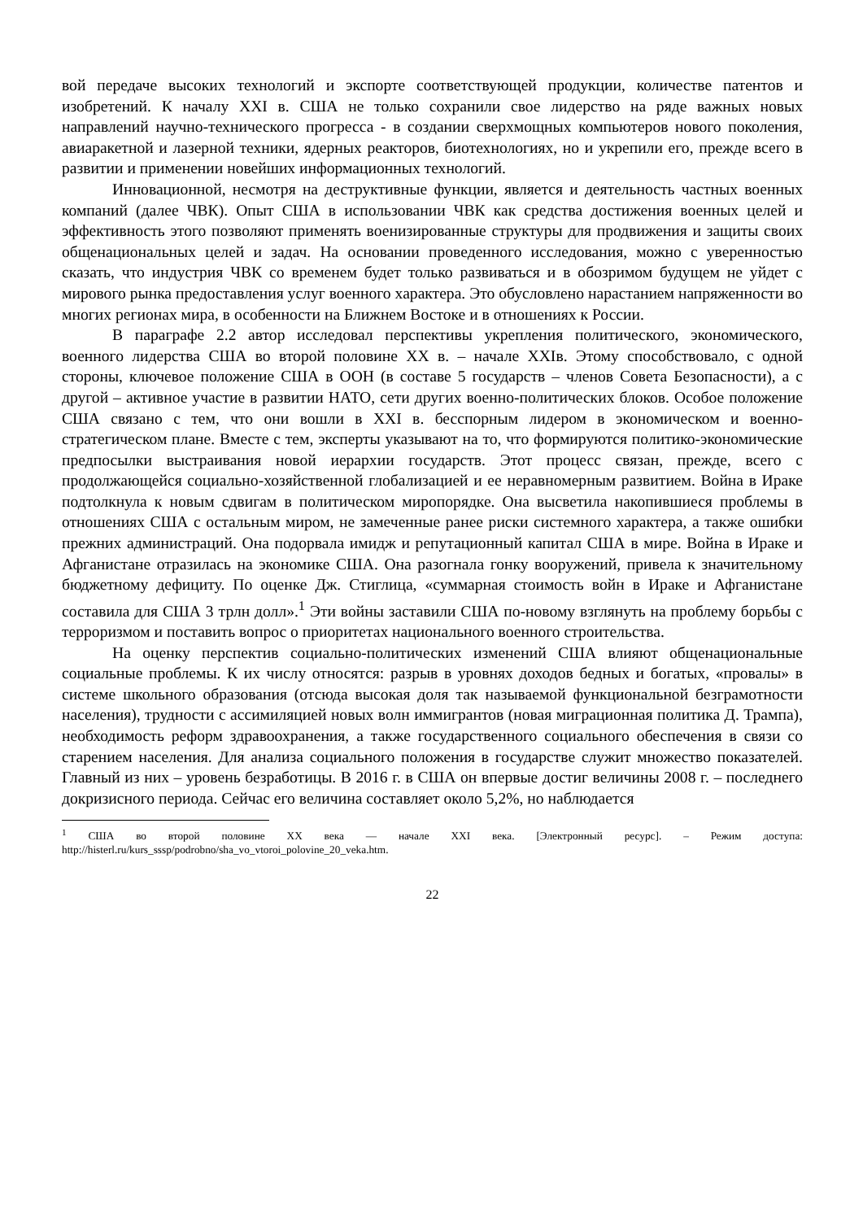вой передаче высоких технологий и экспорте соответствующей продукции, количестве патентов и изобретений. К началу XXI в. США не только сохранили свое лидерство на ряде важных новых направлений научно-технического прогресса - в создании сверхмощных компьютеров нового поколения, авиаракетной и лазерной техники, ядерных реакторов, биотехнологиях, но и укрепили его, прежде всего в развитии и применении новейших информационных технологий.
Инновационной, несмотря на деструктивные функции, является и деятельность частных военных компаний (далее ЧВК). Опыт США в использовании ЧВК как средства достижения военных целей и эффективность этого позволяют применять военизированные структуры для продвижения и защиты своих общенациональных целей и задач. На основании проведенного исследования, можно с уверенностью сказать, что индустрия ЧВК со временем будет только развиваться и в обозримом будущем не уйдет с мирового рынка предоставления услуг военного характера. Это обусловлено нарастанием напряженности во многих регионах мира, в особенности на Ближнем Востоке и в отношениях к России.
В параграфе 2.2 автор исследовал перспективы укрепления политического, экономического, военного лидерства США во второй половине XX в. – начале XXIв. Этому способствовало, с одной стороны, ключевое положение США в ООН (в составе 5 государств – членов Совета Безопасности), а с другой – активное участие в развитии НАТО, сети других военно-политических блоков. Особое положение США связано с тем, что они вошли в XXI в. бесспорным лидером в экономическом и военно-стратегическом плане. Вместе с тем, эксперты указывают на то, что формируются политико-экономические предпосылки выстраивания новой иерархии государств. Этот процесс связан, прежде, всего с продолжающейся социально-хозяйственной глобализацией и ее неравномерным развитием. Война в Ираке подтолкнула к новым сдвигам в политическом миропорядке. Она высветила накопившиеся проблемы в отношениях США с остальным миром, не замеченные ранее риски системного характера, а также ошибки прежних администраций. Она подорвала имидж и репутационный капитал США в мире. Война в Ираке и Афганистане отразилась на экономике США. Она разогнала гонку вооружений, привела к значительному бюджетному дефициту. По оценке Дж. Стиглица, «суммарная стоимость войн в Ираке и Афганистане составила для США 3 трлн долл».<sup>1</sup> Эти войны заставили США по-новому взглянуть на проблему борьбы с терроризмом и поставить вопрос о приоритетах национального военного строительства.
На оценку перспектив социально-политических изменений США влияют общенациональные социальные проблемы. К их числу относятся: разрыв в уровнях доходов бедных и богатых, «провалы» в системе школьного образования (отсюда высокая доля так называемой функциональной безграмотности населения), трудности с ассимиляцией новых волн иммигрантов (новая миграционная политика Д. Трампа), необходимость реформ здравоохранения, а также государственного социального обеспечения в связи со старением населения. Для анализа социального положения в государстве служит множество показателей. Главный из них – уровень безработицы. В 2016 г. в США он впервые достиг величины 2008 г. – последнего докризисного периода. Сейчас его величина составляет около 5,2%, но наблюдается
<sup>1</sup> США во второй половине XX века — начале XXI века. [Электронный ресурс]. – Режим доступа: http://histerl.ru/kurs_sssp/podrobno/sha_vo_vtoroi_polovine_20_veka.htm.
22